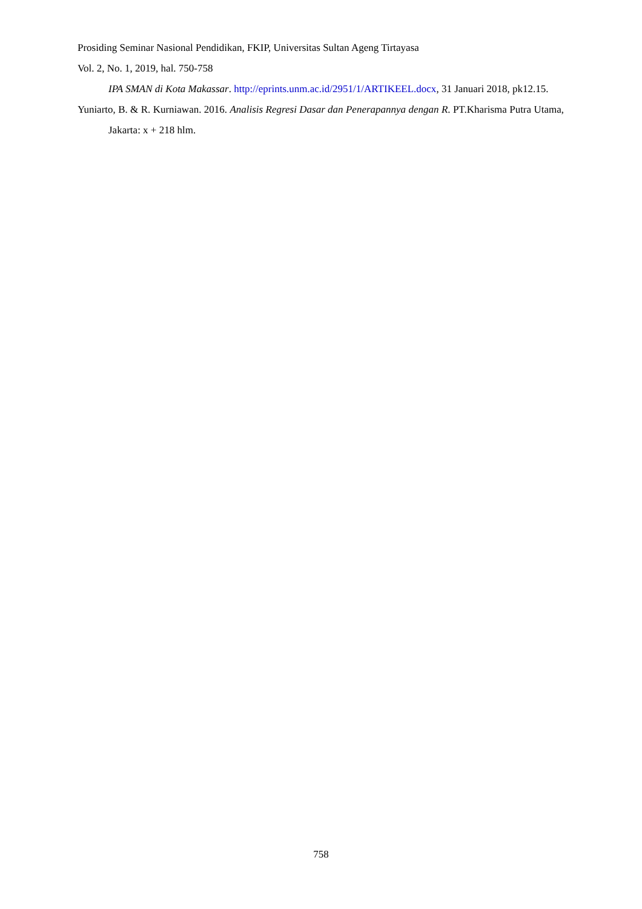Prosiding Seminar Nasional Pendidikan, FKIP, Universitas Sultan Ageng Tirtayasa
Vol. 2, No. 1, 2019, hal. 750-758
IPA SMAN di Kota Makassar. http://eprints.unm.ac.id/2951/1/ARTIKEEL.docx, 31 Januari 2018, pk12.15.
Yuniarto, B. & R. Kurniawan. 2016. Analisis Regresi Dasar dan Penerapannya dengan R. PT.Kharisma Putra Utama, Jakarta: x + 218 hlm.
758